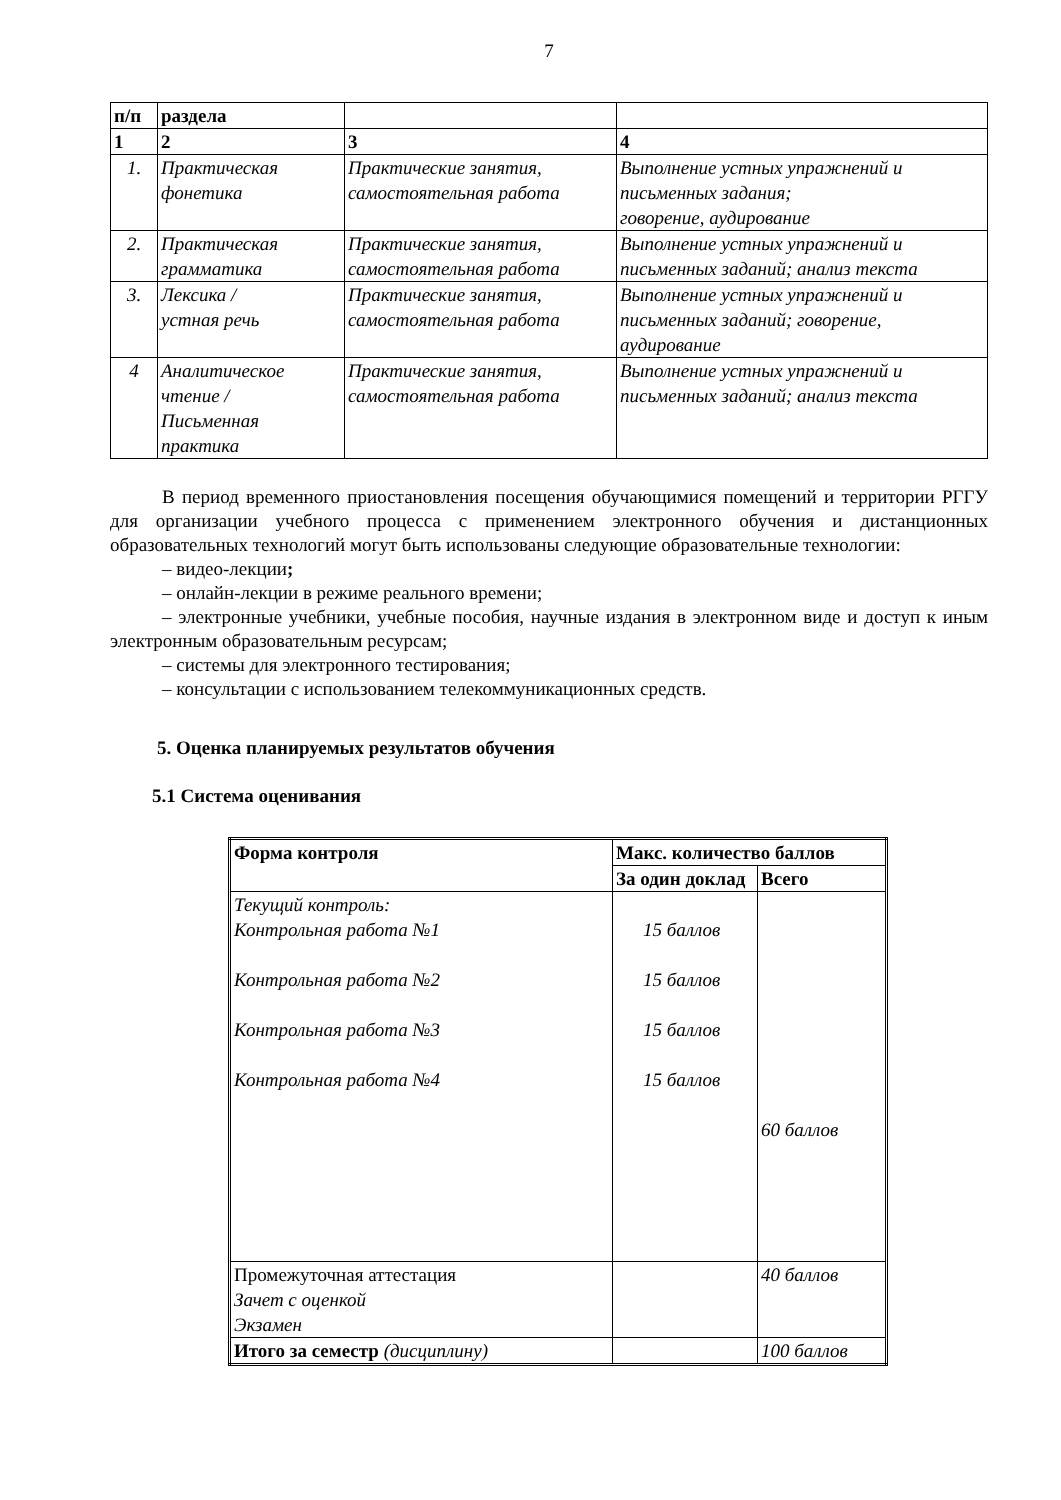7
| п/п | раздела | | |
| 1 | 2 | 3 | 4 |
| 1. | Практическая фонетика | Практические занятия, самостоятельная работа | Выполнение устных упражнений и письменных задания; говорение, аудирование |
| 2. | Практическая грамматика | Практические занятия, самостоятельная работа | Выполнение устных упражнений и письменных заданий; анализ текста |
| 3. | Лексика / устная речь | Практические занятия, самостоятельная работа | Выполнение устных упражнений и письменных заданий; говорение, аудирование |
| 4 | Аналитическое чтение / Письменная практика | Практические занятия, самостоятельная работа | Выполнение устных упражнений и письменных заданий; анализ текста |
В период временного приостановления посещения обучающимися помещений и территории РГГУ для организации учебного процесса с применением электронного обучения и дистанционных образовательных технологий могут быть использованы следующие образовательные технологии:
– видео-лекции;
– онлайн-лекции в режиме реального времени;
– электронные учебники, учебные пособия, научные издания в электронном виде и доступ к иным электронным образовательным ресурсам;
– системы для электронного тестирования;
– консультации с использованием телекоммуникационных средств.
5. Оценка планируемых результатов обучения
5.1 Система оценивания
| Форма контроля | Макс. количество баллов | |
| | За один доклад | Всего |
| Текущий контроль: Контрольная работа №1 Контрольная работа №2 Контрольная работа №3 Контрольная работа №4 | 15 баллов 15 баллов 15 баллов 15 баллов | 60 баллов |
| Промежуточная аттестация Зачет с оценкой Экзамен | | 40 баллов |
| Итого за семестр (дисциплину) | | 100 баллов |